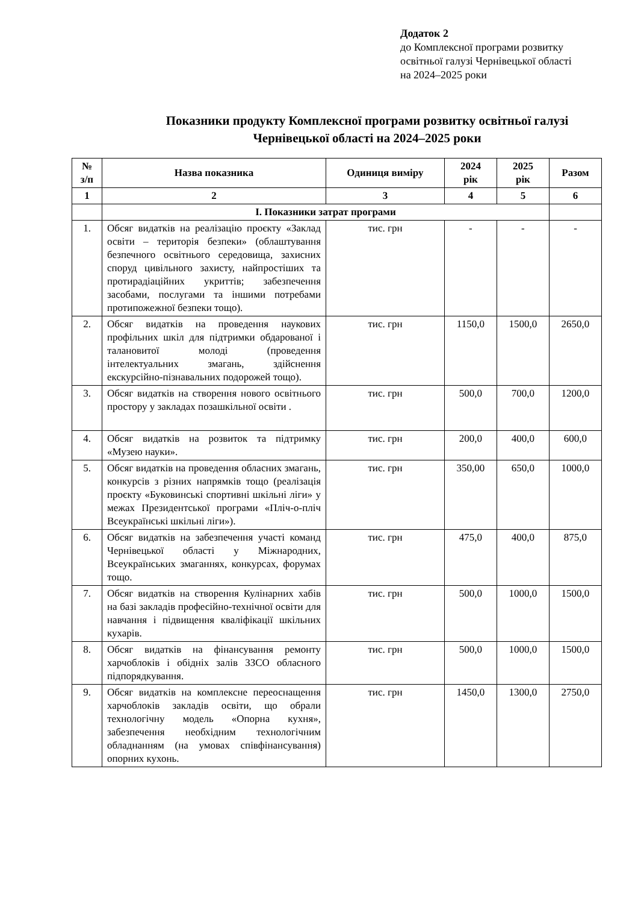Додаток 2
до Комплексної програми розвитку
освітньої галузі Чернівецької області
на 2024–2025 роки
Показники продукту Комплексної програми розвитку освітньої галузі
Чернівецької області на 2024–2025 роки
| № з/п | Назва показника | Одиниця виміру | 2024 рік | 2025 рік | Разом |
| --- | --- | --- | --- | --- | --- |
| 1 | 2 | 3 | 4 | 5 | 6 |
| | І. Показники затрат програми | | | | |
| 1. | Обсяг видатків на реалізацію проєкту «Заклад освіти – територія безпеки» (облаштування безпечного освітнього середовища, захисних споруд цивільного захисту, найпростіших та протирадіаційних укриттів; забезпечення засобами, послугами та іншими потребами протипожежної безпеки тощо). | тис. грн | - | - | - |
| 2. | Обсяг видатків на проведення наукових профільних шкіл для підтримки обдарованої і талановитої молоді (проведення інтелектуальних змагань, здійснення екскурсійно-пізнавальних подорожей тощо). | тис. грн | 1150,0 | 1500,0 | 2650,0 |
| 3. | Обсяг видатків на створення нового освітнього простору у закладах позашкільної освіти . | тис. грн | 500,0 | 700,0 | 1200,0 |
| 4. | Обсяг видатків на розвиток та підтримку «Музею науки». | тис. грн | 200,0 | 400,0 | 600,0 |
| 5. | Обсяг видатків на проведення обласних змагань, конкурсів з різних напрямків тощо (реалізація проєкту «Буковинські спортивні шкільні ліги» у межах Президентської програми «Пліч-о-пліч Всеукраїнські шкільні ліги»). | тис. грн | 350,00 | 650,0 | 1000,0 |
| 6. | Обсяг видатків на забезпечення участі команд Чернівецької області у Міжнародних, Всеукраїнських змаганнях, конкурсах, форумах тощо. | тис. грн | 475,0 | 400,0 | 875,0 |
| 7. | Обсяг видатків на створення Кулінарних хабів на базі закладів професійно-технічної освіти для навчання і підвищення кваліфікації шкільних кухарів. | тис. грн | 500,0 | 1000,0 | 1500,0 |
| 8. | Обсяг видатків на фінансування ремонту харчоблоків і обідніх залів ЗЗСО обласного підпорядкування. | тис. грн | 500,0 | 1000,0 | 1500,0 |
| 9. | Обсяг видатків на комплексне переоснащення харчоблоків закладів освіти, що обрали технологічну модель «Опорна кухня», забезпечення необхідним технологічним обладнанням (на умовах співфінансування) опорних кухонь. | тис. грн | 1450,0 | 1300,0 | 2750,0 |